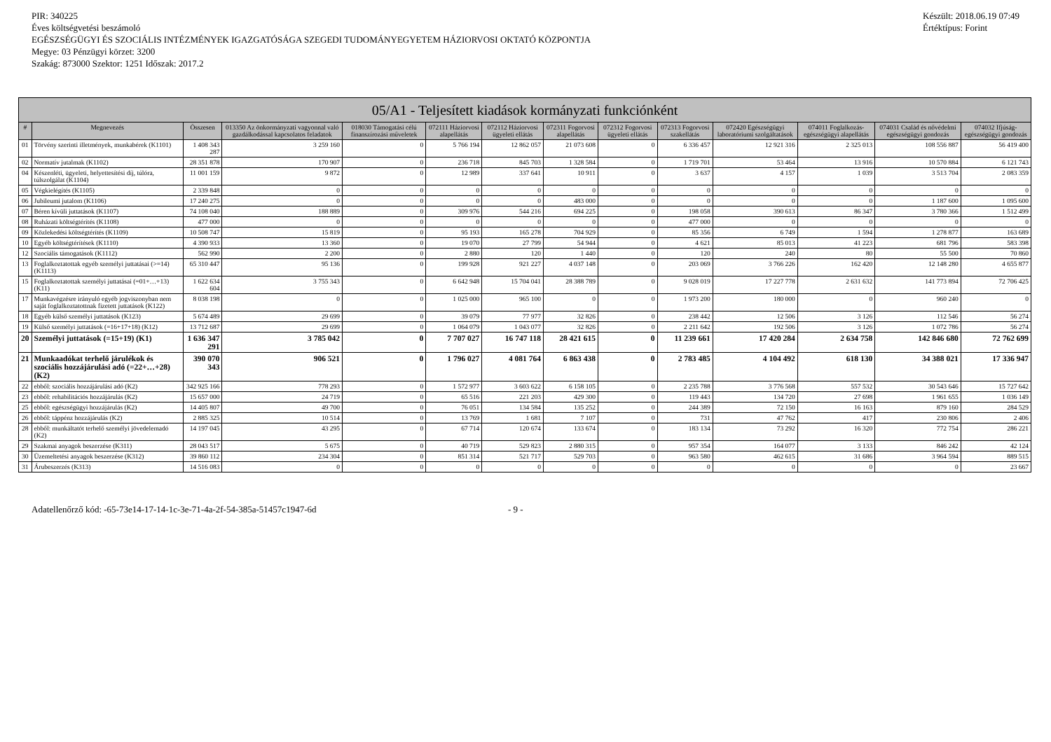PIR: 340225
Éves költségvetési beszámoló
EGÉSZSÉGÜGYI ÉS SZOCIÁLIS INTÉZMÉNYEK IGAZGATÓSÁGA SZEGEDI TUDOMÁNYEGYETEM HÁZIORVOSI OKTATÓ KÖZPONTJA
Megye: 03 Pénzügyi körzet: 3200
Szakág: 873000 Szektor: 1251 Időszak: 2017.2
Készült: 2018.06.19 07:49
Értéktípus: Forint
| 05/A1 - Teljesített kiadások kormányzati funkciónként | | | | | | | | | | | | | |
| --- | --- | --- | --- | --- | --- | --- | --- | --- | --- | --- | --- | --- | --- |
| # | Megnevezés | Összesen | 013350 Az önkormányzati vagyonnal való gazdálkodással kapcsolatos feladatok | 018030 Támogatási célú finanszírozási műveletek | 072111 Háziorvosi alapellátás | 072112 Háziorvosi ügyeleti ellátás | 072311 Fogorvosi alapellátás | 072312 Fogorvosi ügyeleti ellátás | 072313 Fogorvosi szakellátás | 072420 Egészségügyi laboratóriumi szolgáltatások | 074011 Foglalkozás-egészségügyi alapellátás | 074031 Család és nővédelmi egészségügyi gondozás | 074032 Ifjúság-egészségügyi gondozás |
| 01 | Törvény szerinti illetmények, munkabérek (K1101) | 1 408 343 287 | 3 259 160 | 0 | 5 766 194 | 12 862 057 | 21 073 608 | 0 | 6 336 457 | 12 921 316 | 2 325 013 | 108 556 887 | 56 419 400 |
| 02 | Normatív jutalmak (K1102) | 28 351 878 | 170 907 | 0 | 236 718 | 845 703 | 1 328 584 | 0 | 1 719 701 | 53 464 | 13 916 | 10 570 884 | 6 121 743 |
| 04 | Készenléti, ügyeleti, helyettesítési díj, túlóra, túlszolgálat (K1104) | 11 001 159 | 9 872 | 0 | 12 989 | 337 641 | 10 911 | 0 | 3 637 | 4 157 | 1 039 | 3 513 704 | 2 083 359 |
| 05 | Végkielégítés (K1105) | 2 339 848 | 0 | 0 | 0 | 0 | 0 | 0 | 0 | 0 | 0 | 0 | 0 |
| 06 | Jubileumi jutalom (K1106) | 17 240 275 | 0 | 0 | 0 | 0 | 483 000 | 0 | 0 | 0 | 0 | 1 187 600 | 1 095 600 |
| 07 | Béren kívüli juttatások (K1107) | 74 108 040 | 188 889 | 0 | 309 976 | 544 216 | 694 225 | 0 | 198 058 | 390 613 | 86 347 | 3 780 366 | 1 512 499 |
| 08 | Ruházati költségtérítés (K1108) | 477 000 | 0 | 0 | 0 | 0 | 0 | 0 | 477 000 | 0 | 0 | 0 | 0 |
| 09 | Közlekedési költségtérítés (K1109) | 10 508 747 | 15 819 | 0 | 95 193 | 165 278 | 704 929 | 0 | 85 356 | 6 749 | 1 594 | 1 278 877 | 163 689 |
| 10 | Egyéb költségtérítések (K1110) | 4 390 933 | 13 360 | 0 | 19 070 | 27 799 | 54 944 | 0 | 4 621 | 85 013 | 41 223 | 681 796 | 583 398 |
| 12 | Szociális támogatások (K1112) | 562 990 | 2 200 | 0 | 2 880 | 120 | 1 440 | 0 | 120 | 240 | 80 | 55 500 | 70 860 |
| 13 | Foglalkoztatottak egyéb személyi juttatásai (>=14) (K1113) | 65 310 447 | 95 136 | 0 | 199 928 | 921 227 | 4 037 148 | 0 | 203 069 | 3 766 226 | 162 420 | 12 148 280 | 4 655 877 |
| 15 | Foglalkoztatottak személyi juttatásai (=01+…+13) (K11) | 1 622 634 604 | 3 755 343 | 0 | 6 642 948 | 15 704 041 | 28 388 789 | 0 | 9 028 019 | 17 227 778 | 2 631 632 | 141 773 894 | 72 706 425 |
| 17 | Munkavégzésre irányuló egyéb jogviszonyban nem saját foglalkoztatottnak fizetett juttatások (K122) | 8 038 198 | 0 | 0 | 1 025 000 | 965 100 | 0 | 0 | 1 973 200 | 180 000 | 0 | 960 240 | 0 |
| 18 | Egyéb külső személyi juttatások (K123) | 5 674 489 | 29 699 | 0 | 39 079 | 77 977 | 32 826 | 0 | 238 442 | 12 506 | 3 126 | 112 546 | 56 274 |
| 19 | Külső személyi juttatások (=16+17+18) (K12) | 13 712 687 | 29 699 | 0 | 1 064 079 | 1 043 077 | 32 826 | 0 | 2 211 642 | 192 506 | 3 126 | 1 072 786 | 56 274 |
| 20 | Személyi juttatások (=15+19) (K1) | 1 636 347 291 | 3 785 042 | 0 | 7 707 027 | 16 747 118 | 28 421 615 | 0 | 11 239 661 | 17 420 284 | 2 634 758 | 142 846 680 | 72 762 699 |
| 21 | Munkaadókat terhelő járulékok és szociális hozzájárulási adó (=22+…+28) (K2) | 390 070 343 | 906 521 | 0 | 1 796 027 | 4 081 764 | 6 863 438 | 0 | 2 783 485 | 4 104 492 | 618 130 | 34 388 021 | 17 336 947 |
| 22 | ebből: szociális hozzájárulási adó (K2) | 342 925 166 | 778 293 | 0 | 1 572 977 | 3 603 622 | 6 158 105 | 0 | 2 235 788 | 3 776 568 | 557 532 | 30 543 646 | 15 727 642 |
| 23 | ebből: rehabilitációs hozzájárulás (K2) | 15 657 000 | 24 719 | 0 | 65 516 | 221 203 | 429 300 | 0 | 119 443 | 134 720 | 27 698 | 1 961 655 | 1 036 149 |
| 25 | ebből: egészségügyi hozzájárulás (K2) | 14 405 807 | 49 700 | 0 | 76 051 | 134 584 | 135 252 | 0 | 244 389 | 72 150 | 16 163 | 879 160 | 284 529 |
| 26 | ebből: táppénz hozzájárulás (K2) | 2 885 325 | 10 514 | 0 | 13 769 | 1 681 | 7 107 | 0 | 731 | 47 762 | 417 | 230 806 | 2 406 |
| 28 | ebből: munkáltatót terhelő személyi jövedelemadó (K2) | 14 197 045 | 43 295 | 0 | 67 714 | 120 674 | 133 674 | 0 | 183 134 | 73 292 | 16 320 | 772 754 | 286 221 |
| 29 | Szakmai anyagok beszerzése (K311) | 28 043 517 | 5 675 | 0 | 40 719 | 529 823 | 2 880 315 | 0 | 957 354 | 164 077 | 3 133 | 846 242 | 42 124 |
| 30 | Üzemeltetési anyagok beszerzése (K312) | 39 860 112 | 234 304 | 0 | 851 314 | 521 717 | 529 703 | 0 | 963 580 | 462 615 | 31 686 | 3 964 594 | 889 515 |
| 31 | Árubeszerzés (K313) | 14 516 083 | 0 | 0 | 0 | 0 | 0 | 0 | 0 | 0 | 0 | 0 | 23 667 |
Adatellenőrző kód: -65-73e14-17-14-1c-3e-71-4a-2f-54-385a-51457c1947-6d - 9 -